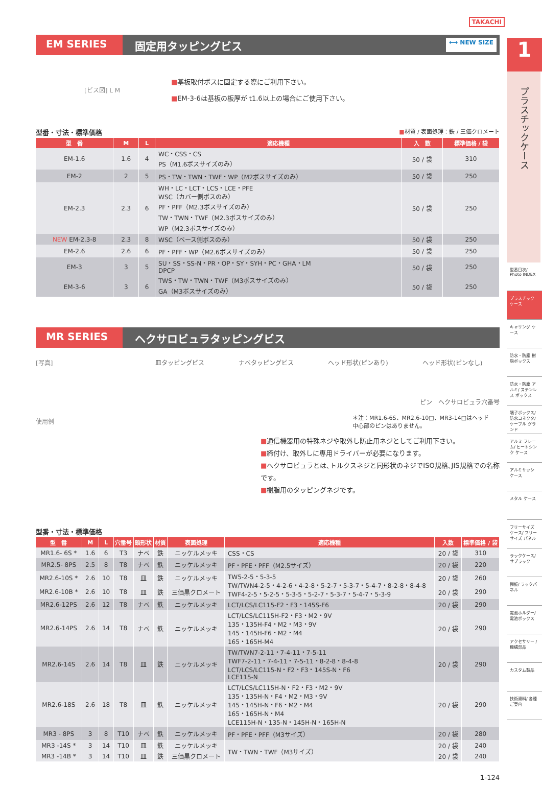TAKACHI
EM SERIES 固定用タッピングビス
⟷ NEW SIZE
[ビス図] L M
■基板取付ボスに固定する際にご利用下さい。
■EM-3-6は基板の板厚が t1.6以上の場合にご使用下さい。
型番・寸法・標準価格 ■材質 / 表面処理：鉄 / 三価クロメート
| 型 番 | M | L | 適応機種 | 入 数 | 標準価格 / 袋 |
| --- | --- | --- | --- | --- | --- |
| EM-1.6 | 1.6 | 4 | WC・CSS・CS PS（M1.6ボスサイズのみ） | 50 / 袋 | 310 |
| EM-2 | 2 | 5 | PS・TW・TWN・TWF・WP（M2ボスサイズのみ） | 50 / 袋 | 250 |
| EM-2.3 | 2.3 | 6 | WH・LC・LCT・LCS・LCE・PFE WSC（カバー側ボスのみ） PF・PFF（M2.3ボスサイズのみ） TW・TWN・TWF（M2.3ボスサイズのみ） WP（M2.3ボスサイズのみ） | 50 / 袋 | 250 |
| NEW EM-2.3-8 | 2.3 | 8 | WSC（ベース側ボスのみ） | 50 / 袋 | 250 |
| EM-2.6 | 2.6 | 6 | PF・PFF・WP（M2.6ボスサイズのみ） | 50 / 袋 | 250 |
| EM-3 | 3 | 5 | SU・SS・SS-N・PR・OP・SY・SYH・PC・GHA・LM DPCP TWS・TW・TWN・TWF（M3ボスサイズのみ） GA（M3ボスサイズのみ） | 50 / 袋 | 250 |
| EM-3-6 | 3 | 6 | | 50 / 袋 | 250 |
MR SERIES ヘクサロビュラタッピングビス
[写真]
使用例
皿タッピングビス ナベタッピングビス ヘッド形状(ピンあり) ヘッド形状(ピンなし)
ピン　ヘクサロビュラ穴番号
＊注：MR1.6-6S、MR2.6-10□、MR3-14□はヘッド
中心部のピンはありません。
■通信機器用の特殊ネジや取外し防止用ネジとしてご利用下さい。
■締付け、取外しに専用ドライバーが必要になります。
■ヘクサロビュラとは､トルクスネジと同形状のネジでISO規格､JIS規格での名称です。
■樹脂用のタッピングネジです。
型番・寸法・標準価格
| 型 番 | M | L | 穴番号 | 頭形状 | 材質 | 表面処理 | 適応機種 | 入数 | 標準価格 / 袋 |
| --- | --- | --- | --- | --- | --- | --- | --- | --- | --- |
| MR1.6- 6S * | 1.6 | 6 | T3 | ナベ | 鉄 | ニッケルメッキ | CSS・CS | 20 / 袋 | 310 |
| MR2.5- 8PS | 2.5 | 8 | T8 | ナベ | 鉄 | ニッケルメッキ | PF・PFE・PFF（M2.5サイズ） | 20 / 袋 | 220 |
| MR2.6-10S * | 2.6 | 10 | T8 | 皿 | 鉄 | ニッケルメッキ | TW5-2-5・5-3-5 TW/TWN4-2-5・4-2-6・4-2-8・5-2-7・5-3-7・5-4-7・8-2-8・8-4-8 TWF4-2-5・5-2-5・5-3-5・5-2-7・5-3-7・5-4-7・5-3-9 | 20 / 袋 | 260 |
| MR2.6-10B * | 2.6 | 10 | T8 | 皿 | 鉄 | 三価黒クロメート | | 20 / 袋 | 290 |
| MR2.6-12PS | 2.6 | 12 | T8 | ナベ | 鉄 | ニッケルメッキ | LCT/LCS/LC115-F2・F3・145S-F6 | 20 / 袋 | 290 |
| MR2.6-14PS | 2.6 | 14 | T8 | ナベ | 鉄 | ニッケルメッキ | LCT/LCS/LC115H-F2・F3・M2・9V 135・135H-F4・M2・M3・9V 145・145H-F6・M2・M4 165・165H-M4 | 20 / 袋 | 290 |
| MR2.6-14S | 2.6 | 14 | T8 | 皿 | 鉄 | ニッケルメッキ | TW/TWN7-2-11・7-4-11・7-5-11 TWF7-2-11・7-4-11・7-5-11・8-2-8・8-4-8 LCT/LCS/LC115-N・F2・F3・145S-N・F6 LCE115-N | 20 / 袋 | 290 |
| MR2.6-18S | 2.6 | 18 | T8 | 皿 | 鉄 | ニッケルメッキ | LCT/LCS/LC115H-N・F2・F3・M2・9V 135・135H-N・F4・M2・M3・9V 145・145H-N・F6・M2・M4 165・165H-N・M4 LCE115H-N・135-N・145H-N・165H-N | 20 / 袋 | 290 |
| MR3 - 8PS | 3 | 8 | T10 | ナベ | 鉄 | ニッケルメッキ | PF・PFE・PFF（M3サイズ） | 20 / 袋 | 280 |
| MR3 -14S * | 3 | 14 | T10 | 皿 | 鉄 | ニッケルメッキ | TW・TWN・TWF（M3サイズ） | 20 / 袋 | 240 |
| MR3 -14B * | 3 | 14 | T10 | 皿 | 鉄 | 三価黒クロメート | | 20 / 袋 | 240 |
1-124
1
プラスチックケース
型番目次/ Photo INDEX
プラスチック ケース
キャリング ケース
防水・防塵 樹脂ボックス
防水・防塵 アルミ/ ステンレス ボックス
端子ボックス/ 防水コネクタ/ ケーブル グランド
アルミ フレーム/ ヒートシンク ケース
アルミサッシ ケース
メタル ケース
フリーサイズ ケース/ フリーサイズ パネル
ラックケース/ サブラック
棚板/ ラックパネル
電池ホルダー/ 電池ボックス
アクセサリー /機構部品
カスタム製品
技術資料/ 各種ご案内